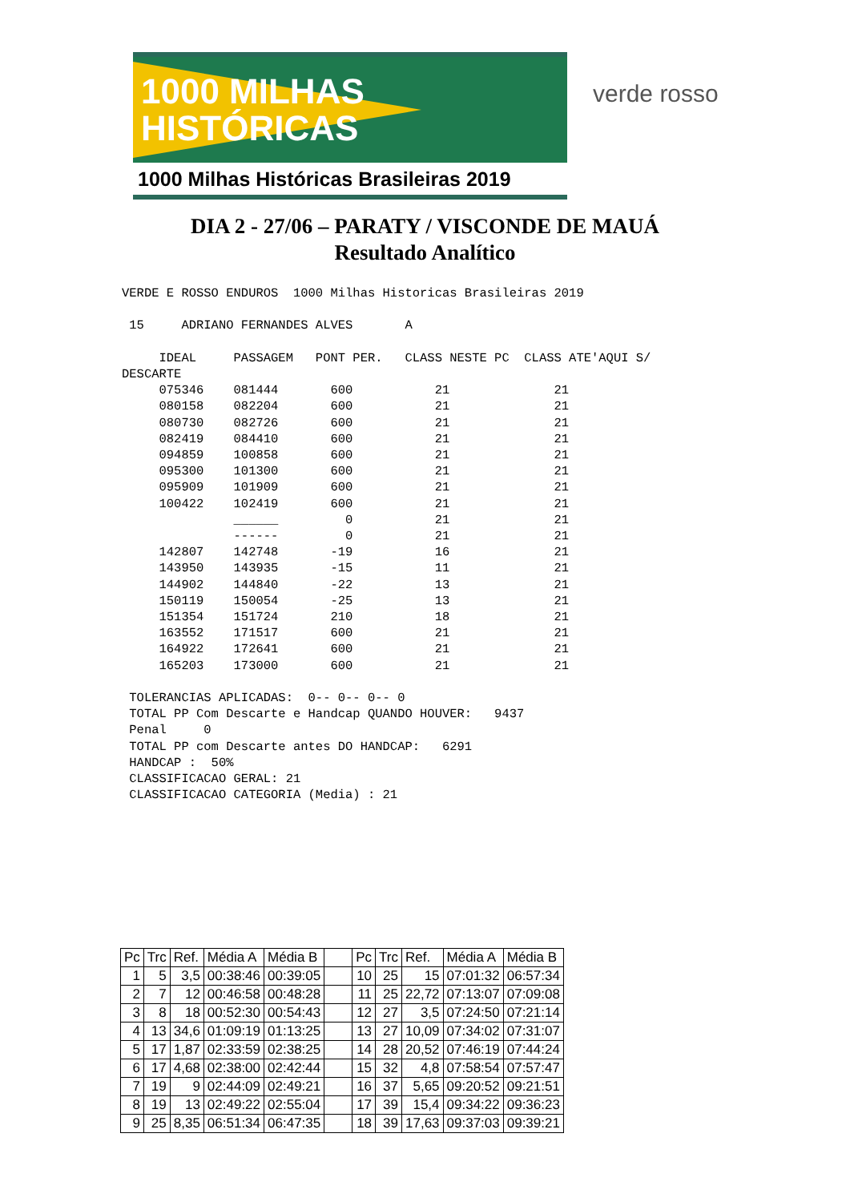1000 MILHAS
HISTÓRICAS
1000 Milhas Históricas Brasileiras 2019
verde rosso
DIA 2 - 27/06 – PARATY / VISCONDE DE MAUÁ
Resultado Analítico
VERDE E ROSSO ENDUROS  1000 Milhas Historicas Brasileiras 2019

 15     ADRIANO FERNANDES ALVES       A

     IDEAL     PASSAGEM   PONT PER.   CLASS NESTE PC  CLASS ATE'AQUI S/
DESCARTE
     075346    081444       600           21              21
     080158    082204       600           21              21
     080730    082726       600           21              21
     082419    084410       600           21              21
     094859    100858       600           21              21
     095300    101300       600           21              21
     095909    101909       600           21              21
     100422    102419       600           21              21
               ______         0           21              21
               ------         0           21              21
     142807    142748       -19           16              21
     143950    143935       -15           11              21
     144902    144840       -22           13              21
     150119    150054       -25           13              21
     151354    151724       210           18              21
     163552    171517       600           21              21
     164922    172641       600           21              21
     165203    173000       600           21              21

 TOLERANCIAS APLICADAS:  0-- 0-- 0-- 0
 TOTAL PP Com Descarte e Handcap QUANDO HOUVER:   9437
 Penal     0
 TOTAL PP com Descarte antes DO HANDCAP:   6291
 HANDCAP :  50%
 CLASSIFICACAO GERAL: 21
 CLASSIFICACAO CATEGORIA (Media) : 21
| Pc | Trc | Ref. | Média A | Média B | | Pc | Trc | Ref. | Média A | Média B |
| 1 | 5 | 3,5 | 00:38:46 | 00:39:05 | | 10 | 25 | 15 | 07:01:32 | 06:57:34 |
| 2 | 7 | 12 | 00:46:58 | 00:48:28 | | 11 | 25 | 22,72 | 07:13:07 | 07:09:08 |
| 3 | 8 | 18 | 00:52:30 | 00:54:43 | | 12 | 27 | 3,5 | 07:24:50 | 07:21:14 |
| 4 | 13 | 34,6 | 01:09:19 | 01:13:25 | | 13 | 27 | 10,09 | 07:34:02 | 07:31:07 |
| 5 | 17 | 1,87 | 02:33:59 | 02:38:25 | | 14 | 28 | 20,52 | 07:46:19 | 07:44:24 |
| 6 | 17 | 4,68 | 02:38:00 | 02:42:44 | | 15 | 32 | 4,8 | 07:58:54 | 07:57:47 |
| 7 | 19 | 9 | 02:44:09 | 02:49:21 | | 16 | 37 | 5,65 | 09:20:52 | 09:21:51 |
| 8 | 19 | 13 | 02:49:22 | 02:55:04 | | 17 | 39 | 15,4 | 09:34:22 | 09:36:23 |
| 9 | 25 | 8,35 | 06:51:34 | 06:47:35 | | 18 | 39 | 17,63 | 09:37:03 | 09:39:21 |